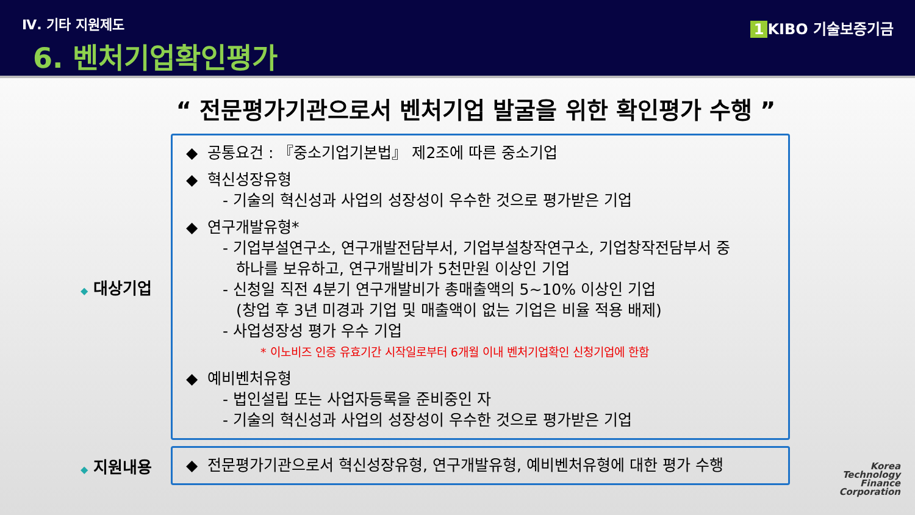Ⅳ. 기타 지원제도
6. 벤처기업확인평가
1 KIBO 기술보증기금
“ 전문평가기관으로서 벤처기업 발굴을 위한 확인평가 수행 ”
◆ 대상기업
◆ 공통요건 : 『중소기업기본법』 제2조에 따른 중소기업
◆ 혁신성장유형
- 기술의 혁신성과 사업의 성장성이 우수한 것으로 평가받은 기업
◆ 연구개발유형*
- 기업부설연구소, 연구개발전담부서, 기업부설창작연구소, 기업창작전담부서 중
하나를 보유하고, 연구개발비가 5천만원 이상인 기업
- 신청일 직전 4분기 연구개발비가 총매출액의 5~10% 이상인 기업
(창업 후 3년 미경과 기업 및 매출액이 없는 기업은 비율 적용 배제)
- 사업성장성 평가 우수 기업
* 이노비즈 인증 유효기간 시작일로부터 6개월 이내 벤처기업확인 신청기업에 한함
◆ 예비벤처유형
- 법인설립 또는 사업자등록을 준비중인 자
- 기술의 혁신성과 사업의 성장성이 우수한 것으로 평가받은 기업
◆ 지원내용
◆ 전문평가기관으로서 혁신성장유형, 연구개발유형, 예비벤처유형에 대한 평가 수행
Korea
Technology
Finance
Corporation